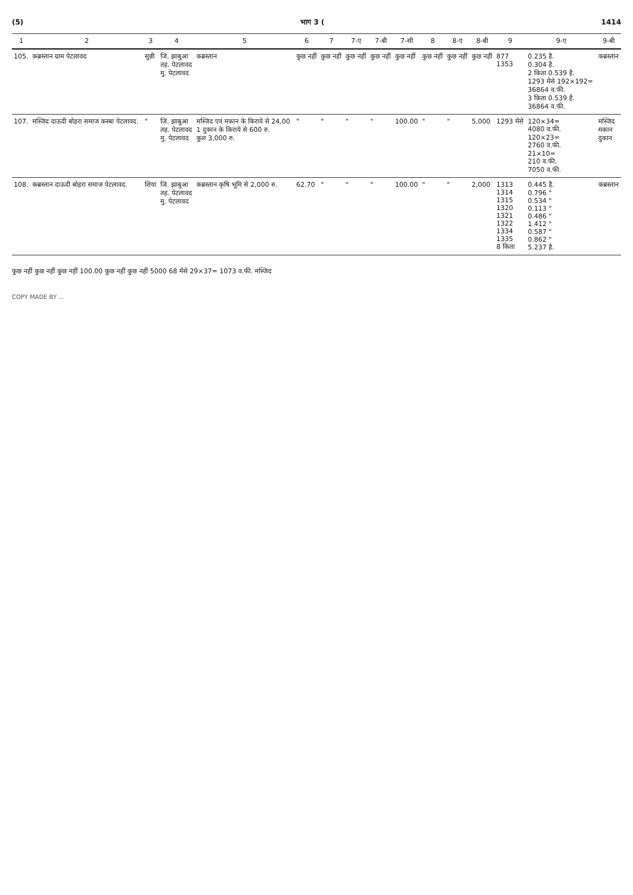(5) भाग 3 (1414
| 1 | 2 | 3 | 4 | 5 | 6 | 7 | 7-ए | 7-बी | 7-सी | 8 | 8-ए | 8-बी | 9 | 9-ए | 9-बी |
| --- | --- | --- | --- | --- | --- | --- | --- | --- | --- | --- | --- | --- | --- | --- | --- |
| 105. | कब्रस्तान ग्राम पेटलावद | सुन्नी | जि. झाबुआ तह. पेटलावद मु. पेटलावद | कब्रस्तान | कुछ नहीं | कुछ नहीं | कुछ नहीं | कुछ नहीं | कुछ नहीं | कुछ नहीं | कुछ नहीं | कुछ नहीं | 877 1353 | 0.235 है. 0.304 है. 2 किता 0.539 है. 1293 मेंसे 192×192= 36864 व.फी. 3 किता 0.539 है. 36864 व.फी. | कब्रस्तान |
| 107. | मस्जिद दाऊदी बोहरा समाज कस्बा पेटलावद. | " | जि. झाबुआ तह. पेटलावद मु. पेटलावद | मस्जिद एवं मकान के किराये से 24,00 1 दुकान के किराये से 600 रु. कुल 3,000 रु. | " | " | " | " | 100.00 | " | " | 5,000 | 1293 मेंसे | 120×34= 4080 व.फी. 120×23= 2760 व.फी. 21×10= 210 व.फी. 7050 व.फी. | मस्जिद मकान दुकान |
| 108. | कब्रस्तान दाऊदी बोहरा समाज पेटलावद. | शिया | जि. झाबुआ तह. पेटलावद मु. पेटलावद | कब्रस्तान कृषि भूमि से 2,000 रु. | 62.70 | " | " | " | 100.00 | " | " | 2,000 | 1313 1314 1315 1320 1321 1322 1334 1335 8 किता | 0.445 है. 0.796 " 0.534 " 0.113 " 0.486 " 1.412 " 0.587 " 0.862 " 5.237 है. | कब्रस्तान |
कुछ नहीं कुछ नहीं कुछ नहीं 100.00 कुछ नहीं कुछ नहीं 5000 68 मेंसे 29×37= 1073 व.फी. मस्जिद
COPY MADE BY ...